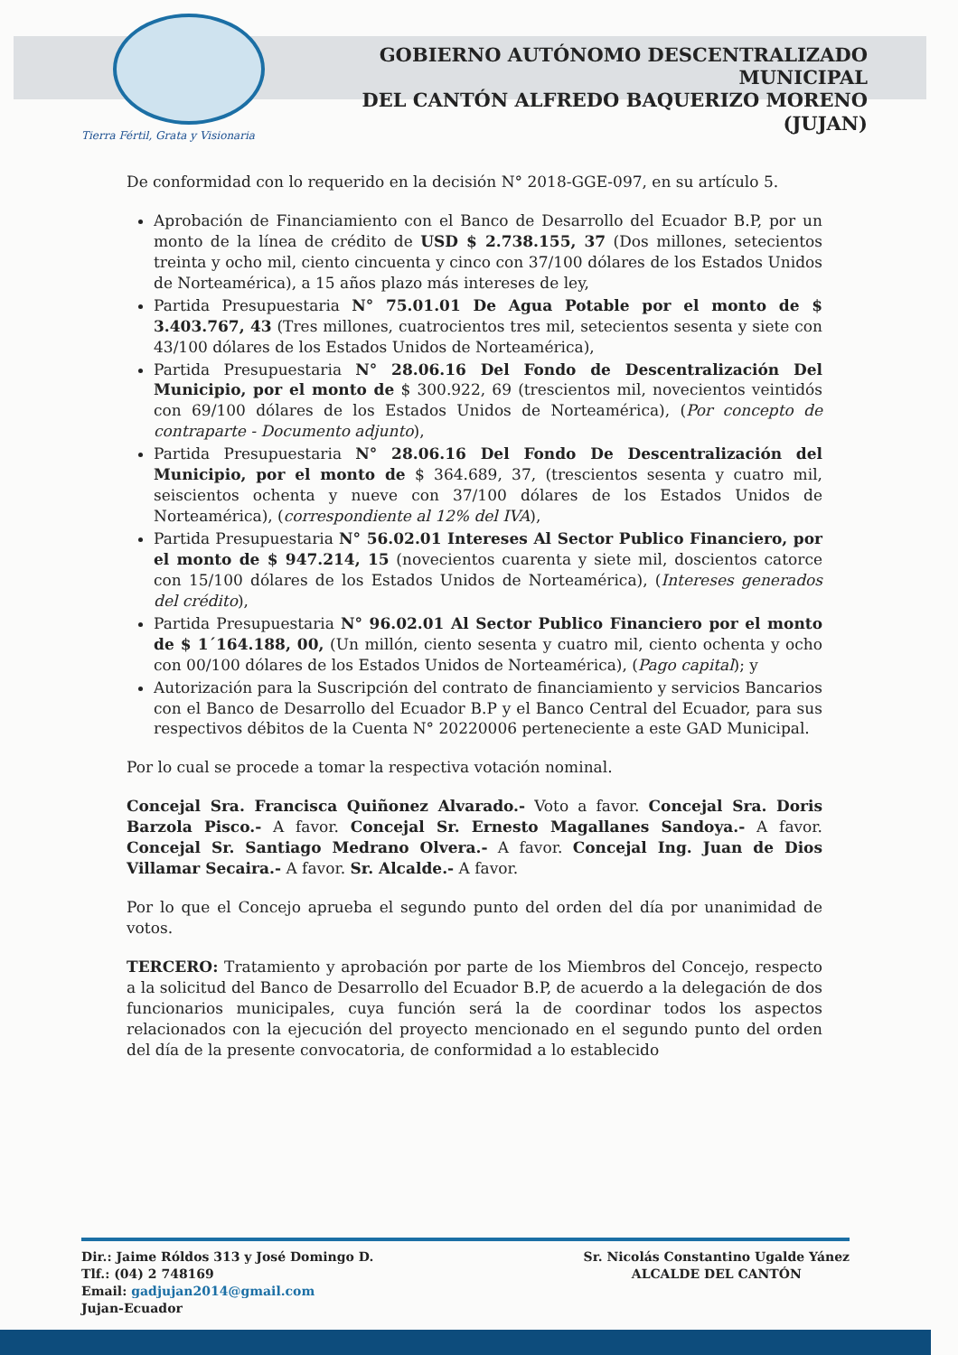GOBIERNO AUTÓNOMO DESCENTRALIZADO MUNICIPAL
DEL CANTÓN ALFREDO BAQUERIZO MORENO (JUJAN)
Tierra Fértil, Grata y Visionaria
De conformidad con lo requerido en la decisión N° 2018-GGE-097, en su artículo 5.
Aprobación de Financiamiento con el Banco de Desarrollo del Ecuador B.P, por un monto de la línea de crédito de USD $ 2.738.155, 37 (Dos millones, setecientos treinta y ocho mil, ciento cincuenta y cinco con 37/100 dólares de los Estados Unidos de Norteamérica), a 15 años plazo más intereses de ley,
Partida Presupuestaria N° 75.01.01 De Agua Potable por el monto de $ 3.403.767, 43 (Tres millones, cuatrocientos tres mil, setecientos sesenta y siete con 43/100 dólares de los Estados Unidos de Norteamérica),
Partida Presupuestaria N° 28.06.16 Del Fondo de Descentralización Del Municipio, por el monto de $ 300.922, 69 (trescientos mil, novecientos veintidós con 69/100 dólares de los Estados Unidos de Norteamérica), (Por concepto de contraparte - Documento adjunto),
Partida Presupuestaria N° 28.06.16 Del Fondo De Descentralización del Municipio, por el monto de $ 364.689, 37, (trescientos sesenta y cuatro mil, seiscientos ochenta y nueve con 37/100 dólares de los Estados Unidos de Norteamérica), (correspondiente al 12% del IVA),
Partida Presupuestaria N° 56.02.01 Intereses Al Sector Publico Financiero, por el monto de $ 947.214, 15 (novecientos cuarenta y siete mil, doscientos catorce con 15/100 dólares de los Estados Unidos de Norteamérica), (Intereses generados del crédito),
Partida Presupuestaria N° 96.02.01 Al Sector Publico Financiero por el monto de $ 1´164.188, 00, (Un millón, ciento sesenta y cuatro mil, ciento ochenta y ocho con 00/100 dólares de los Estados Unidos de Norteamérica), (Pago capital); y
Autorización para la Suscripción del contrato de financiamiento y servicios Bancarios con el Banco de Desarrollo del Ecuador B.P y el Banco Central del Ecuador, para sus respectivos débitos de la Cuenta N° 20220006 perteneciente a este GAD Municipal.
Por lo cual se procede a tomar la respectiva votación nominal.
Concejal Sra. Francisca Quiñonez Alvarado.- Voto a favor. Concejal Sra. Doris Barzola Pisco.- A favor. Concejal Sr. Ernesto Magallanes Sandoya.- A favor. Concejal Sr. Santiago Medrano Olvera.- A favor. Concejal Ing. Juan de Dios Villamar Secaira.- A favor. Sr. Alcalde.- A favor.
Por lo que el Concejo aprueba el segundo punto del orden del día por unanimidad de votos.
TERCERO: Tratamiento y aprobación por parte de los Miembros del Concejo, respecto a la solicitud del Banco de Desarrollo del Ecuador B.P, de acuerdo a la delegación de dos funcionarios municipales, cuya función será la de coordinar todos los aspectos relacionados con la ejecución del proyecto mencionado en el segundo punto del orden del día de la presente convocatoria, de conformidad a lo establecido
Dir.: Jaime Róldos 313 y José Domingo D.
Tlf.: (04) 2 748169
Email: gadjujan2014@gmail.com
Jujan-Ecuador
Sr. Nicolás Constantino Ugalde Yánez
ALCALDE DEL CANTÓN